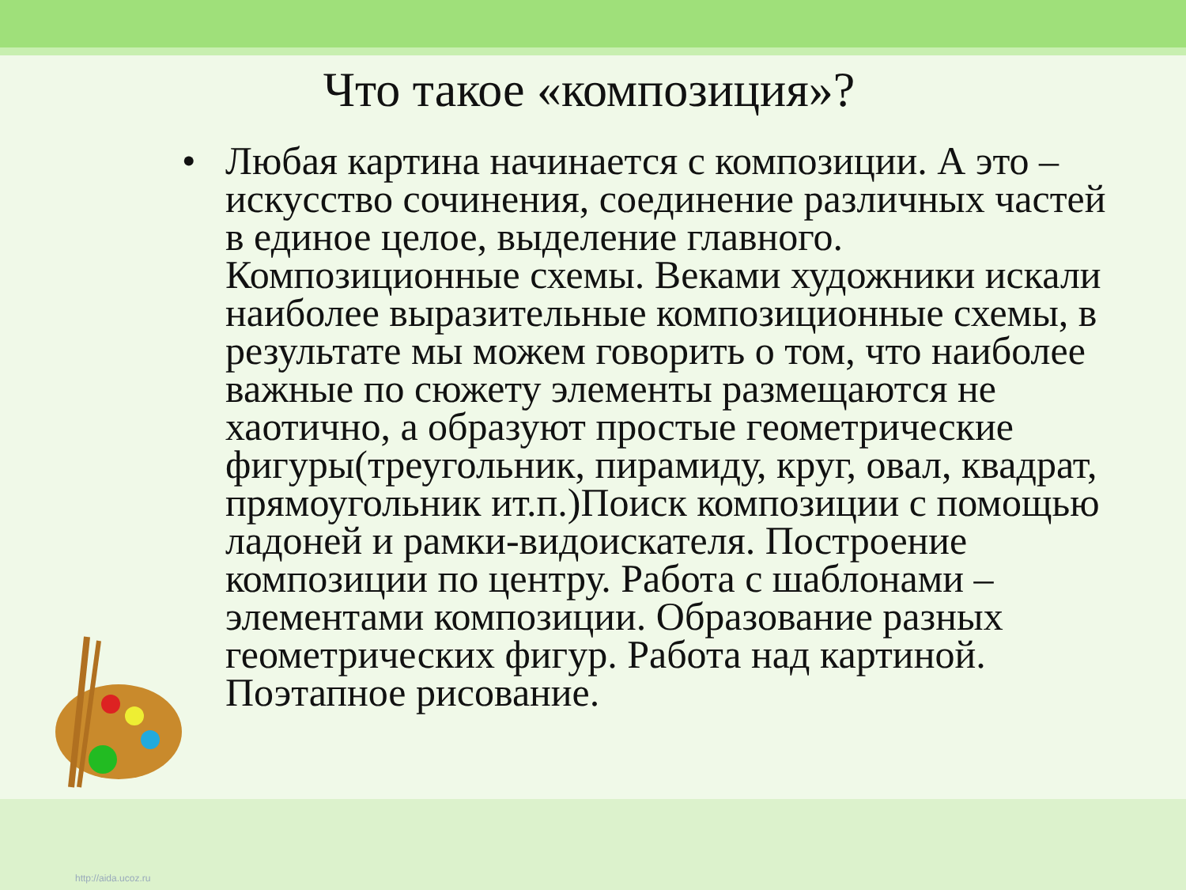Что такое «композиция»?
• Любая картина начинается с композиции. А это – искусство сочинения, соединение различных частей в единое целое, выделение главного. Композиционные схемы. Веками художники искали наиболее выразительные композиционные схемы, в результате мы можем говорить о том, что наиболее важные по сюжету элементы размещаются не хаотично, а образуют простые геометрические фигуры(треугольник, пирамиду, круг, овал, квадрат, прямоугольник ит.п.)Поиск композиции с помощью ладоней и рамки-видоискателя. Построение композиции по центру. Работа с шаблонами – элементами композиции. Образование разных геометрических фигур. Работа над картиной. Поэтапное рисование.
http://aida.ucoz.ru